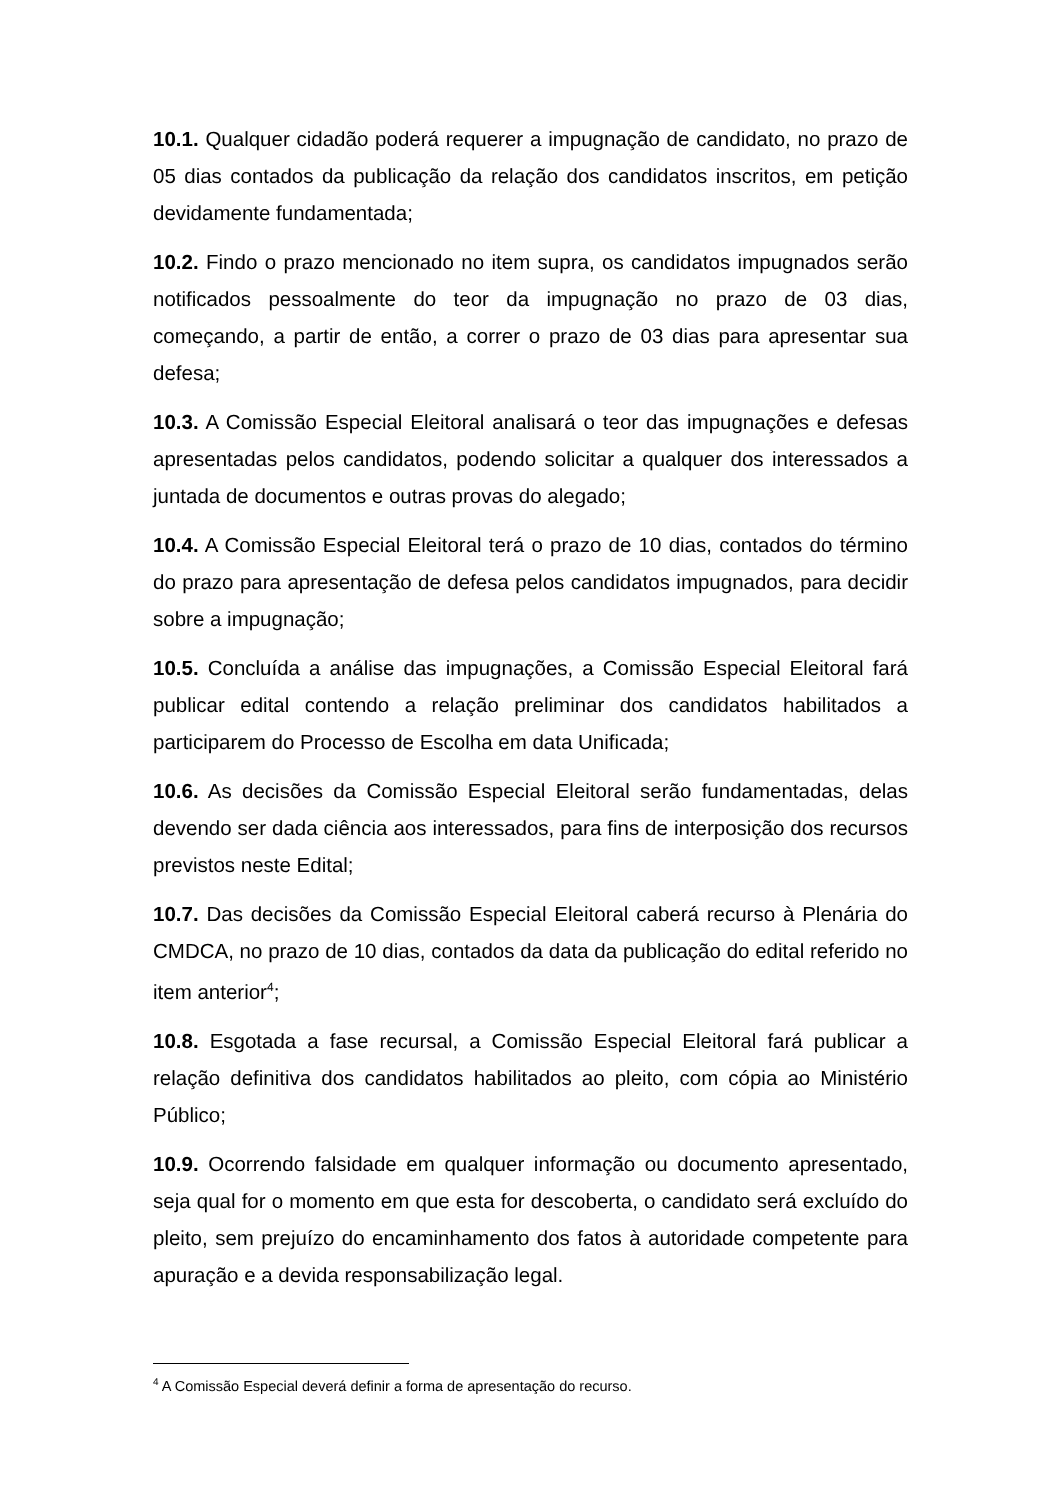10.1. Qualquer cidadão poderá requerer a impugnação de candidato, no prazo de 05 dias contados da publicação da relação dos candidatos inscritos, em petição devidamente fundamentada;
10.2. Findo o prazo mencionado no item supra, os candidatos impugnados serão notificados pessoalmente do teor da impugnação no prazo de 03 dias, começando, a partir de então, a correr o prazo de 03 dias para apresentar sua defesa;
10.3. A Comissão Especial Eleitoral analisará o teor das impugnações e defesas apresentadas pelos candidatos, podendo solicitar a qualquer dos interessados a juntada de documentos e outras provas do alegado;
10.4. A Comissão Especial Eleitoral terá o prazo de 10 dias, contados do término do prazo para apresentação de defesa pelos candidatos impugnados, para decidir sobre a impugnação;
10.5. Concluída a análise das impugnações, a Comissão Especial Eleitoral fará publicar edital contendo a relação preliminar dos candidatos habilitados a participarem do Processo de Escolha em data Unificada;
10.6. As decisões da Comissão Especial Eleitoral serão fundamentadas, delas devendo ser dada ciência aos interessados, para fins de interposição dos recursos previstos neste Edital;
10.7. Das decisões da Comissão Especial Eleitoral caberá recurso à Plenária do CMDCA, no prazo de 10 dias, contados da data da publicação do edital referido no item anterior<sup>4</sup>;
10.8. Esgotada a fase recursal, a Comissão Especial Eleitoral fará publicar a relação definitiva dos candidatos habilitados ao pleito, com cópia ao Ministério Público;
10.9. Ocorrendo falsidade em qualquer informação ou documento apresentado, seja qual for o momento em que esta for descoberta, o candidato será excluído do pleito, sem prejuízo do encaminhamento dos fatos à autoridade competente para apuração e a devida responsabilização legal.
<sup>4</sup> A Comissão Especial deverá definir a forma de apresentação do recurso.